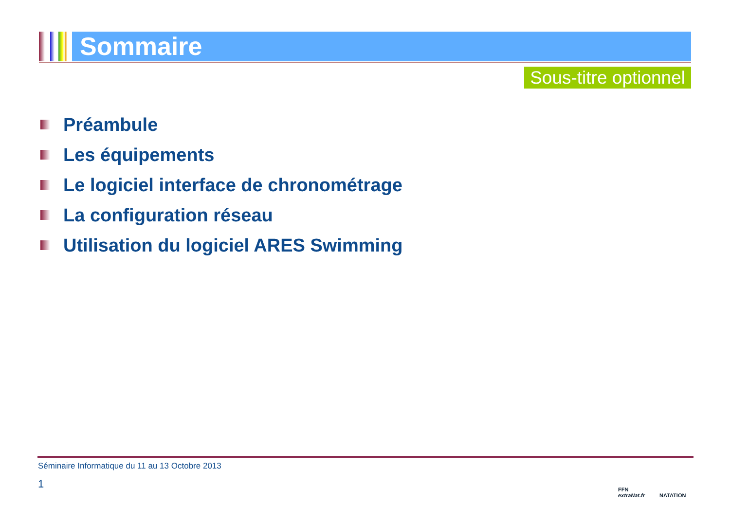Sommaire
Sous-titre optionnel
Préambule
Les équipements
Le logiciel interface de chronométrage
La configuration réseau
Utilisation du logiciel ARES Swimming
Séminaire Informatique du 11 au 13 Octobre 2013
1
FFN
extraNat.fr
NATATION